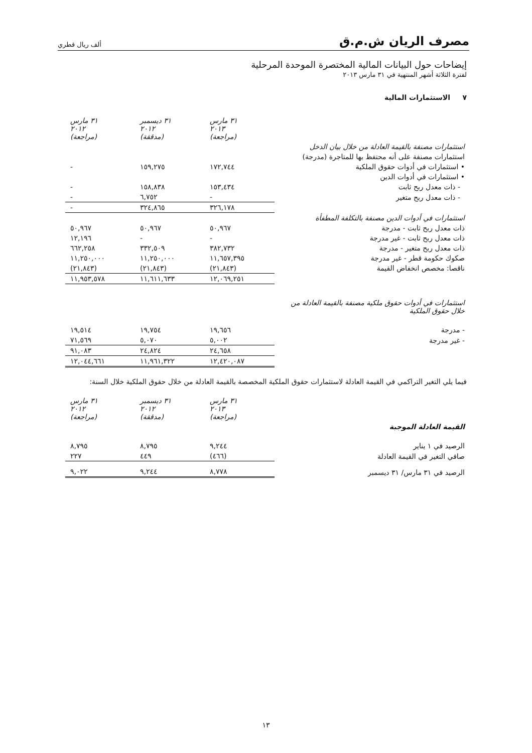مصرف الريان ش.م.ق ألف ريال قطري
إيضاحات حول البيانات المالية المختصرة الموحدة المرحلية
لفترة الثلاثة أشهر المنتهية في ٣١ مارس ٢٠١٣
٧ الاستثمارات المالية
| | ٣١ مارس ٢٠١٣ (مراجعة) | ٣١ ديسمبر ٢٠١٢ (مدققة) | ٣١ مارس ٢٠١٢ (مراجعة) |
| استثمارات مصنفة بالقيمة العادلة من خلال بيان الدخل | | | |
| استثمارات مصنفة على أنه محتفظ بها للمتاجرة (مدرجة) | | | |
| • استثمارات في أدوات حقوق الملكية | ١٧٢,٧٤٤ | ١٥٩,٢٧٥ | - |
| • استثمارات في أدوات الدين | | | |
| - ذات معدل ربح ثابت | ١٥٣,٤٣٤ | ١٥٨,٨٣٨ | - |
| - ذات معدل ربح متغير | - | ٦,٧٥٢ | - |
| | ٣٢٦,١٧٨ | ٣٢٤,٨٦٥ | - |
| استثمارات في أدوات الدين مصنفة بالتكلفة المطفأة | | | |
| ذات معدل ربح ثابت - مدرجة | ٥٠,٩٦٧ | ٥٠,٩٦٧ | ٥٠,٩٦٧ |
| ذات معدل ربح ثابت - غير مدرجة | - | - | ١٢,١٩٦ |
| ذات معدل ربح متغير - مدرجة | ٣٨٢,٧٣٢ | ٣٣٢,٥٠٩ | ٦٦٢,٢٥٨ |
| صكوك حكومة قطر - غير مدرجة | ١١,٦٥٧,٣٩٥ | ١١,٢٥٠,٠٠٠ | ١١,٢٥٠,٠٠٠ |
| ناقصا: مخصص انخفاض القيمة | (٢١,٨٤٣) | (٢١,٨٤٣) | (٢١,٨٤٣) |
| | ١٢,٠٦٩,٢٥١ | ١١,٦١١,٦٣٣ | ١١,٩٥٣,٥٧٨ |
| استثمارات في أدوات حقوق ملكية مصنفة بالقيمة العادلة من خلال حقوق الملكية | | | |
| - مدرجة | ١٩,٦٥٦ | ١٩,٧٥٤ | ١٩,٥١٤ |
| - غير مدرجة | ٥,٠٠٢ | ٥,٠٧٠ | ٧١,٥٦٩ |
| | ٢٤,٦٥٨ | ٢٤,٨٢٤ | ٩١,٠٨٣ |
| | ١٢,٤٢٠,٠٨٧ | ١١,٩٦١,٣٢٢ | ١٢,٠٤٤,٦٦١ |
فيما يلي التغير التراكمي في القيمة العادلة لاستثمارات حقوق الملكية المخصصة بالقيمة العادلة من خلال حقوق الملكية خلال السنة:
| | ٣١ مارس ٢٠١٣ (مراجعة) | ٣١ ديسمبر ٢٠١٢ (مدققة) | ٣١ مارس ٢٠١٢ (مراجعة) |
| القيمة العادلة الموجبة | | | |
| الرصيد في ١ يناير | ٩,٢٤٤ | ٨,٧٩٥ | ٨,٧٩٥ |
| صافي التغير في القيمة العادلة | (٤٦٦) | ٤٤٩ | ٢٢٧ |
| الرصيد في ٣١ مارس/ ٣١ ديسمبر | ٨,٧٧٨ | ٩,٢٤٤ | ٩,٠٢٢ |
١٣